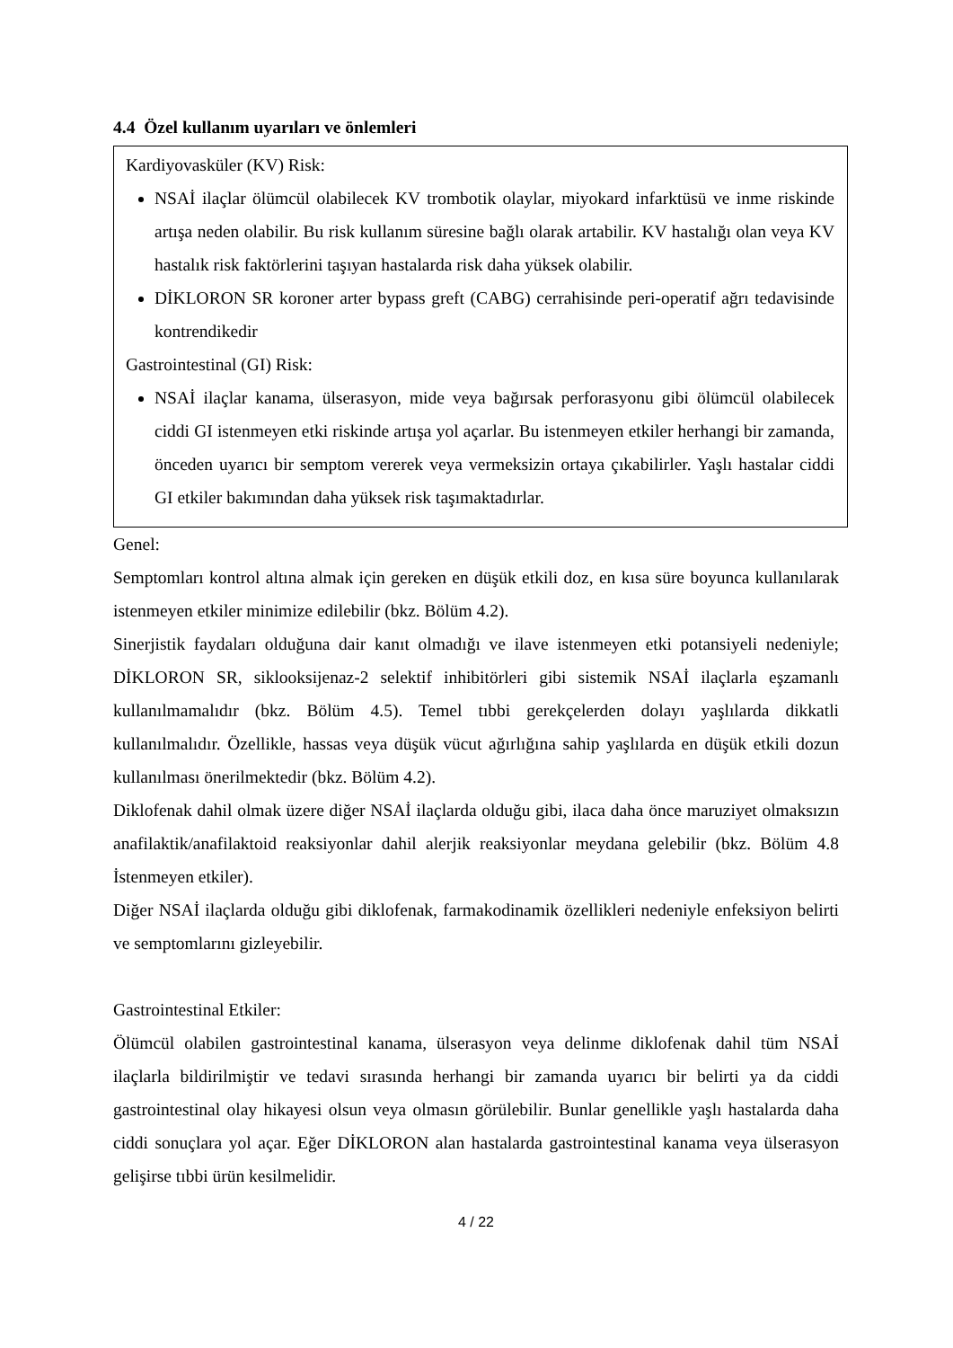4.4 Özel kullanım uyarıları ve önlemleri
Kardiyovasküler (KV) Risk:
NSAİ ilaçlar ölümcül olabilecek KV trombotik olaylar, miyokard infarktüsü ve inme riskinde artışa neden olabilir. Bu risk kullanım süresine bağlı olarak artabilir. KV hastalığı olan veya KV hastalık risk faktörlerini taşıyan hastalarda risk daha yüksek olabilir.
DİKLORON SR koroner arter bypass greft (CABG) cerrahisinde peri-operatif ağrı tedavisinde kontrendikedir
Gastrointestinal (GI) Risk:
NSAİ ilaçlar kanama, ülserasyon, mide veya bağırsak perforasyonu gibi ölümcül olabilecek ciddi GI istenmeyen etki riskinde artışa yol açarlar. Bu istenmeyen etkiler herhangi bir zamanda, önceden uyarıcı bir semptom vererek veya vermeksizin ortaya çıkabilirler. Yaşlı hastalar ciddi GI etkiler bakımından daha yüksek risk taşımaktadırlar.
Genel:
Semptomları kontrol altına almak için gereken en düşük etkili doz, en kısa süre boyunca kullanılarak istenmeyen etkiler minimize edilebilir (bkz. Bölüm 4.2).
Sinerjistik faydaları olduğuna dair kanıt olmadığı ve ilave istenmeyen etki potansiyeli nedeniyle; DİKLORON SR, siklooksijenaz-2 selektif inhibitörleri gibi sistemik NSAİ ilaçlarla eşzamanlı kullanılmamalıdır (bkz. Bölüm 4.5). Temel tıbbi gerekçelerden dolayı yaşlılarda dikkatli kullanılmalıdır. Özellikle, hassas veya düşük vücut ağırlığına sahip yaşlılarda en düşük etkili dozun kullanılması önerilmektedir (bkz. Bölüm 4.2).
Diklofenak dahil olmak üzere diğer NSAİ ilaçlarda olduğu gibi, ilaca daha önce maruziyet olmaksızın anafilaktik/anafilaktoid reaksiyonlar dahil alerjik reaksiyonlar meydana gelebilir (bkz. Bölüm 4.8 İstenmeyen etkiler).
Diğer NSAİ ilaçlarda olduğu gibi diklofenak, farmakodinamik özellikleri nedeniyle enfeksiyon belirti ve semptomlarını gizleyebilir.
Gastrointestinal Etkiler:
Ölümcül olabilen gastrointestinal kanama, ülserasyon veya delinme diklofenak dahil tüm NSAİ ilaçlarla bildirilmiştir ve tedavi sırasında herhangi bir zamanda uyarıcı bir belirti ya da ciddi gastrointestinal olay hikayesi olsun veya olmasın görülebilir. Bunlar genellikle yaşlı hastalarda daha ciddi sonuçlara yol açar. Eğer DİKLORON alan hastalarda gastrointestinal kanama veya ülserasyon gelişirse tıbbi ürün kesilmelidir.
4 / 22